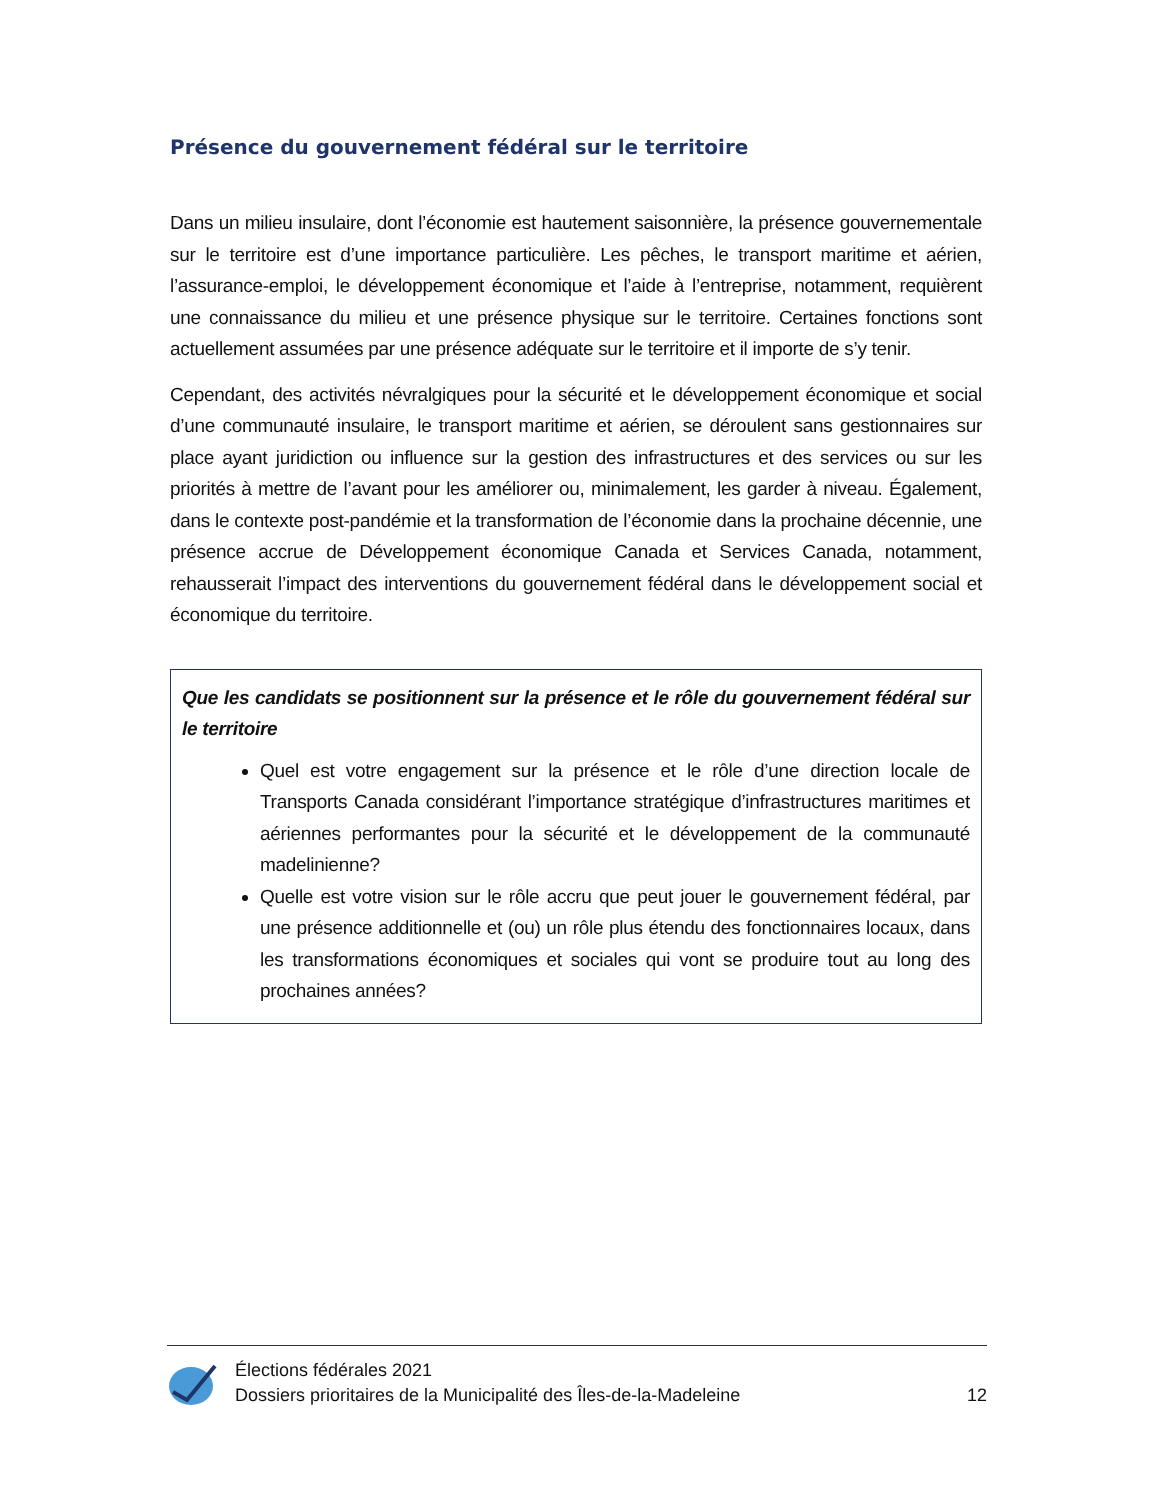Présence du gouvernement fédéral sur le territoire
Dans un milieu insulaire, dont l’économie est hautement saisonnière, la présence gouvernementale sur le territoire est d’une importance particulière. Les pêches, le transport maritime et aérien, l’assurance-emploi, le développement économique et l’aide à l’entreprise, notamment, requièrent une connaissance du milieu et une présence physique sur le territoire. Certaines fonctions sont actuellement assumées par une présence adéquate sur le territoire et il importe de s’y tenir.
Cependant, des activités névralgiques pour la sécurité et le développement économique et social d’une communauté insulaire, le transport maritime et aérien, se déroulent sans gestionnaires sur place ayant juridiction ou influence sur la gestion des infrastructures et des services ou sur les priorités à mettre de l’avant pour les améliorer ou, minimalement, les garder à niveau. Également, dans le contexte post-pandémie et la transformation de l’économie dans la prochaine décennie, une présence accrue de Développement économique Canada et Services Canada, notamment, rehausserait l’impact des interventions du gouvernement fédéral dans le développement social et économique du territoire.
Que les candidats se positionnent sur la présence et le rôle du gouvernement fédéral sur le territoire
Quel est votre engagement sur la présence et le rôle d’une direction locale de Transports Canada considérant l’importance stratégique d’infrastructures maritimes et aériennes performantes pour la sécurité et le développement de la communauté madelinienne?
Quelle est votre vision sur le rôle accru que peut jouer le gouvernement fédéral, par une présence additionnelle et (ou) un rôle plus étendu des fonctionnaires locaux, dans les transformations économiques et sociales qui vont se produire tout au long des prochaines années?
Élections fédérales 2021
Dossiers prioritaires de la Municipalité des Îles-de-la-Madeleine
12